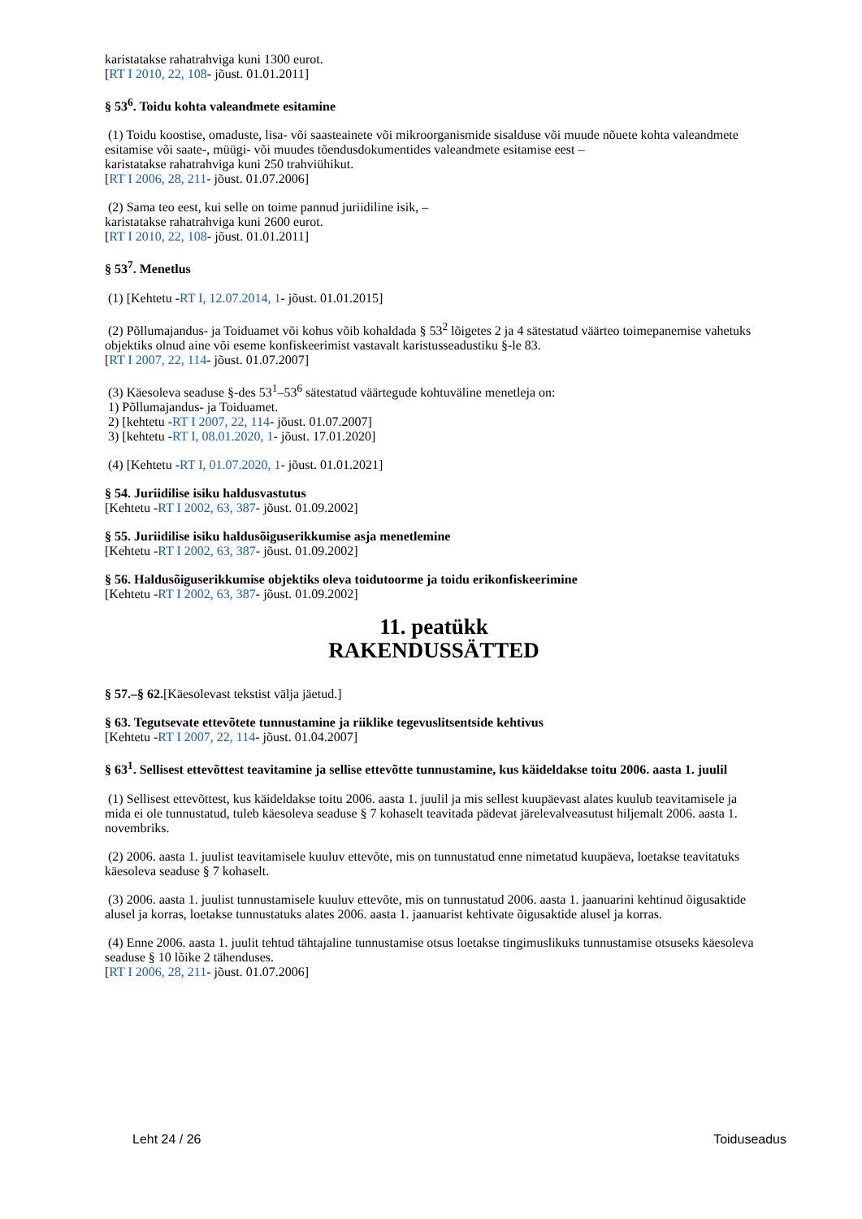karistatakse rahatrahviga kuni 1300 eurot.
[RT I 2010, 22, 108- jõust. 01.01.2011]
§ 53<sup>6</sup>. Toidu kohta valeandmete esitamine
(1) Toidu koostise, omaduste, lisa- või saasteainete või mikroorganismide sisalduse või muude nõuete kohta valeandmete esitamise või saate-, müügi- või muudes tõendusdokumentides valeandmete esitamise eest –
karistatakse rahatrahviga kuni 250 trahviühikut.
[RT I 2006, 28, 211- jõust. 01.07.2006]
(2) Sama teo eest, kui selle on toime pannud juriidiline isik, –
karistatakse rahatrahviga kuni 2600 eurot.
[RT I 2010, 22, 108- jõust. 01.01.2011]
§ 53<sup>7</sup>. Menetlus
(1) [Kehtetu -RT I, 12.07.2014, 1- jõust. 01.01.2015]
(2) Põllumajandus- ja Toiduamet või kohus võib kohaldada § 53<sup>2</sup> lõigetes 2 ja 4 sätestatud väärteo toimepanemise vahetuks objektiks olnud aine või eseme konfiskeerimist vastavalt karistusseadustiku §-le 83.
[RT I 2007, 22, 114- jõust. 01.07.2007]
(3) Käesoleva seaduse §-des 53<sup>1</sup>–53<sup>6</sup> sätestatud väärtegude kohtuväline menetleja on:
1) Põllumajandus- ja Toiduamet.
2) [kehtetu -RT I 2007, 22, 114- jõust. 01.07.2007]
3) [kehtetu -RT I, 08.01.2020, 1- jõust. 17.01.2020]
(4) [Kehtetu -RT I, 01.07.2020, 1- jõust. 01.01.2021]
§ 54. Juriidilise isiku haldusvastutus
[Kehtetu -RT I 2002, 63, 387- jõust. 01.09.2002]
§ 55. Juriidilise isiku haldusõiguserikkumise asja menetlemine
[Kehtetu -RT I 2002, 63, 387- jõust. 01.09.2002]
§ 56. Haldusõiguserikkumise objektiks oleva toidutoorme ja toidu erikonfiskeerimine
[Kehtetu -RT I 2002, 63, 387- jõust. 01.09.2002]
11. peatükk
RAKENDUSSÄTTED
§ 57.–§ 62.[Käesolevast tekstist välja jäetud.]
§ 63. Tegutsevate ettevõtete tunnustamine ja riiklike tegevuslitsentside kehtivus
[Kehtetu -RT I 2007, 22, 114- jõust. 01.04.2007]
§ 63<sup>1</sup>. Sellisest ettevõttest teavitamine ja sellise ettevõtte tunnustamine, kus käideldakse toitu 2006. aasta 1. juulil
(1) Sellisest ettevõttest, kus käideldakse toitu 2006. aasta 1. juulil ja mis sellest kuupäevast alates kuulub teavitamisele ja mida ei ole tunnustatud, tuleb käesoleva seaduse § 7 kohaselt teavitada pädevat järelevalveasutust hiljemalt 2006. aasta 1. novembriks.
(2) 2006. aasta 1. juulist teavitamisele kuuluv ettevõte, mis on tunnustatud enne nimetatud kuupäeva, loetakse teavitatuks käesoleva seaduse § 7 kohaselt.
(3) 2006. aasta 1. juulist tunnustamisele kuuluv ettevõte, mis on tunnustatud 2006. aasta 1. jaanuarini kehtinud õigusaktide alusel ja korras, loetakse tunnustatuks alates 2006. aasta 1. jaanuarist kehtivate õigusaktide alusel ja korras.
(4) Enne 2006. aasta 1. juulit tehtud tähtajaline tunnustamise otsus loetakse tingimuslikuks tunnustamise otsuseks käesoleva seaduse § 10 lõike 2 tähenduses.
[RT I 2006, 28, 211- jõust. 01.07.2006]
Leht 24 / 26 Toiduseadus